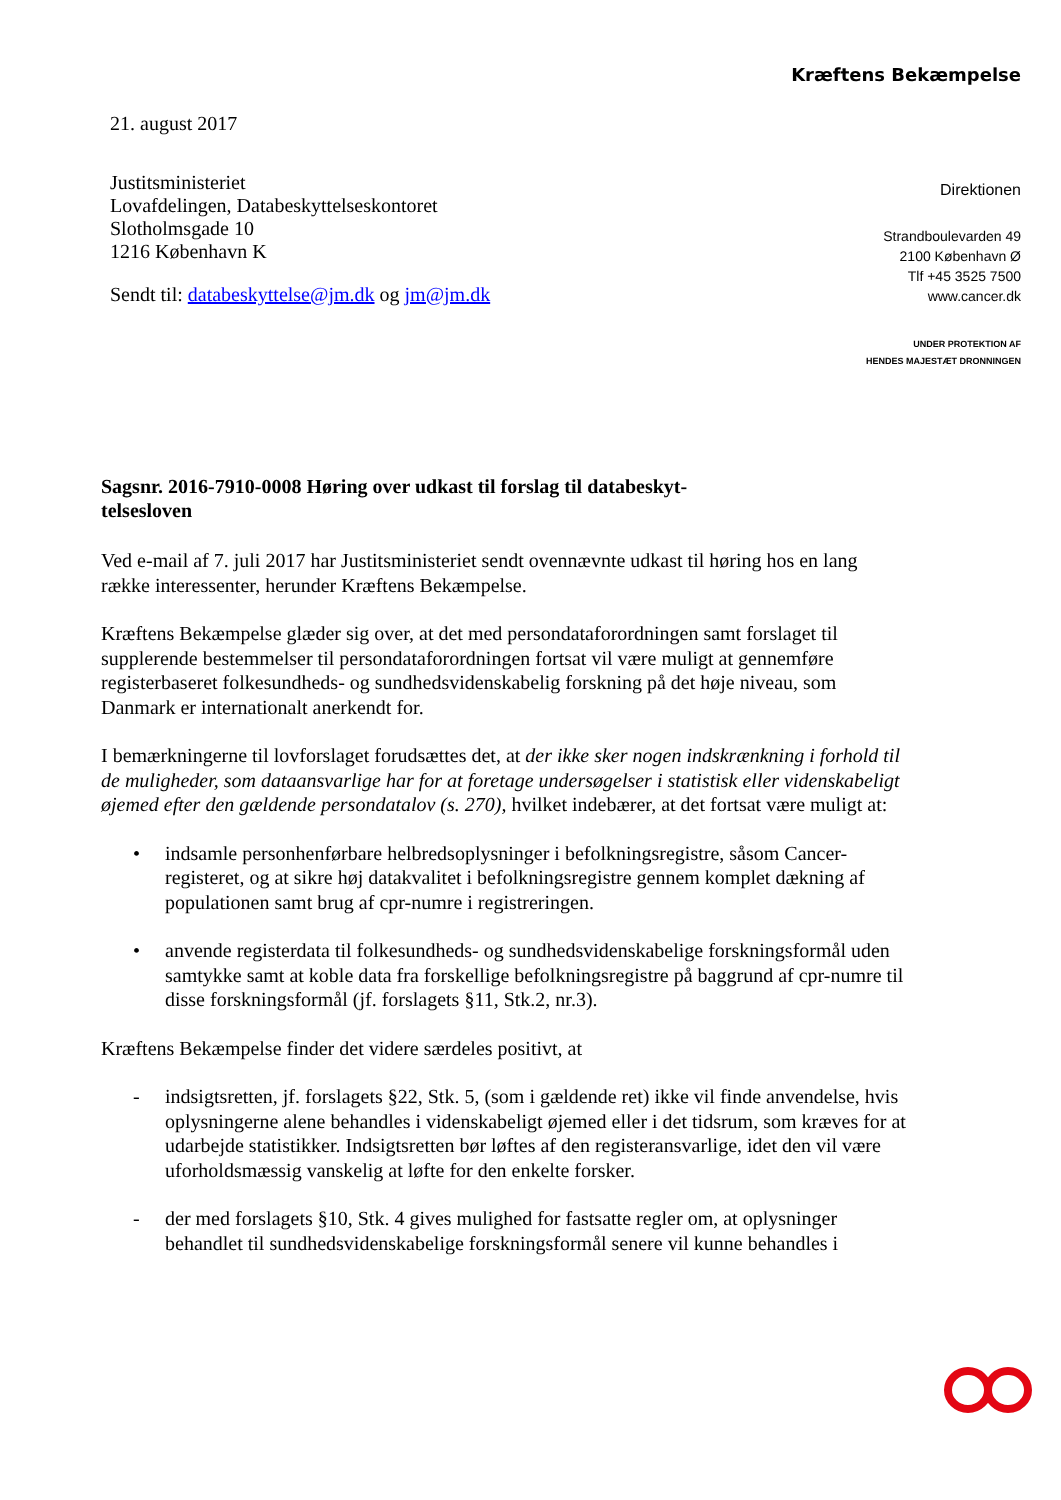Kræftens Bekæmpelse
21. august 2017
Justitsministeriet
Lovafdelingen, Databeskyttelseskontoret
Slotholmsgade 10
1216 København K
Sendt til: databeskyttelse@jm.dk og jm@jm.dk
Direktionen
Strandboulevarden 49
2100 København Ø
Tlf +45 3525 7500
www.cancer.dk
UNDER PROTEKTION AF
HENDES MAJESTÆT DRONNINGEN
Sagsnr. 2016-7910-0008 Høring over udkast til forslag til databeskyt-
telsesloven
Ved e-mail af 7. juli 2017 har Justitsministeriet sendt ovennævnte udkast til høring hos en lang række interessenter, herunder Kræftens Bekæmpelse.
Kræftens Bekæmpelse glæder sig over, at det med persondataforordningen samt forslaget til supplerende bestemmelser til persondataforordningen fortsat vil være muligt at gennemføre registerbaseret folkesundheds- og sundhedsvidenskabelig forskning på det høje niveau, som Danmark er internationalt anerkendt for.
I bemærkningerne til lovforslaget forudsættes det, at der ikke sker nogen indskrænkning i forhold til de muligheder, som dataansvarlige har for at foretage undersøgelser i statistisk eller videnskabeligt øjemed efter den gældende persondatalov (s. 270), hvilket indebærer, at det fortsat være muligt at:
• indsamle personhenførbare helbredsoplysninger i befolkningsregistre, såsom Cancer-registeret, og at sikre høj datakvalitet i befolkningsregistre gennem komplet dækning af populationen samt brug af cpr-numre i registreringen.
• anvende registerdata til folkesundheds- og sundhedsvidenskabelige forskningsformål uden samtykke samt at koble data fra forskellige befolkningsregistre på baggrund af cpr-numre til disse forskningsformål (jf. forslagets §11, Stk.2, nr.3).
Kræftens Bekæmpelse finder det videre særdeles positivt, at
- indsigtsretten, jf. forslagets §22, Stk. 5, (som i gældende ret) ikke vil finde anvendelse, hvis oplysningerne alene behandles i videnskabeligt øjemed eller i det tidsrum, som kræves for at udarbejde statistikker. Indsigtsretten bør løftes af den registeransvarlige, idet den vil være uforholdsmæssig vanskelig at løfte for den enkelte forsker.
- der med forslagets §10, Stk. 4 gives mulighed for fastsatte regler om, at oplysninger behandlet til sundhedsvidenskabelige forskningsformål senere vil kunne behandles i